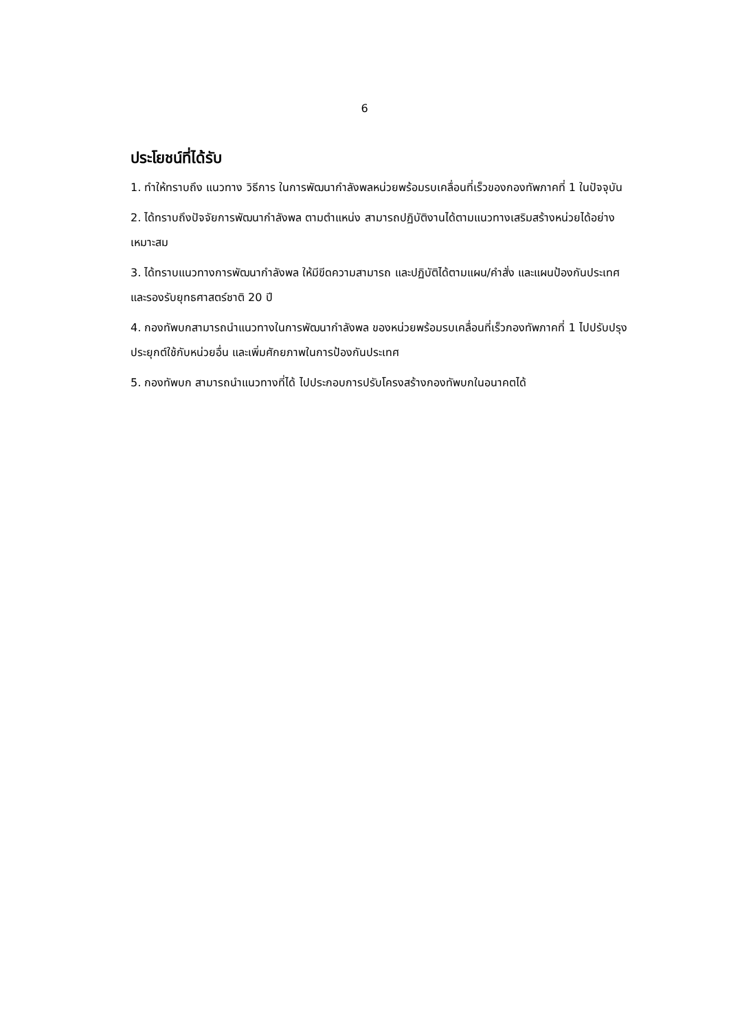6
ประโยชน์ที่ได้รับ
1. ทำให้ทราบถึง แนวทาง วิธีการ ในการพัฒนากำลังพลหน่วยพร้อมรบเคลื่อนที่เร็วของกองทัพภาคที่ 1 ในปัจจุบัน
2. ได้ทราบถึงปัจจัยการพัฒนากำลังพล ตามตำแหน่ง สามารถปฏิบัติงานได้ตามแนวทางเสริมสร้างหน่วยได้อย่างเหมาะสม
3. ได้ทราบแนวทางการพัฒนากำลังพล ให้มีขีดความสามารถ และปฏิบัติได้ตามแผน/คำสั่ง และแผนป้องกันประเทศ และรองรับยุทธศาสตร์ชาติ 20 ปี
4. กองทัพบกสามารถนำแนวทางในการพัฒนากำลังพล ของหน่วยพร้อมรบเคลื่อนที่เร็วกองทัพภาคที่ 1 ไปปรับปรุง ประยุกต์ใช้กับหน่วยอื่น และเพิ่มศักยภาพในการป้องกันประเทศ
5. กองทัพบก สามารถนำแนวทางที่ได้ ไปประกอบการปรับโครงสร้างกองทัพบกในอนาคตได้